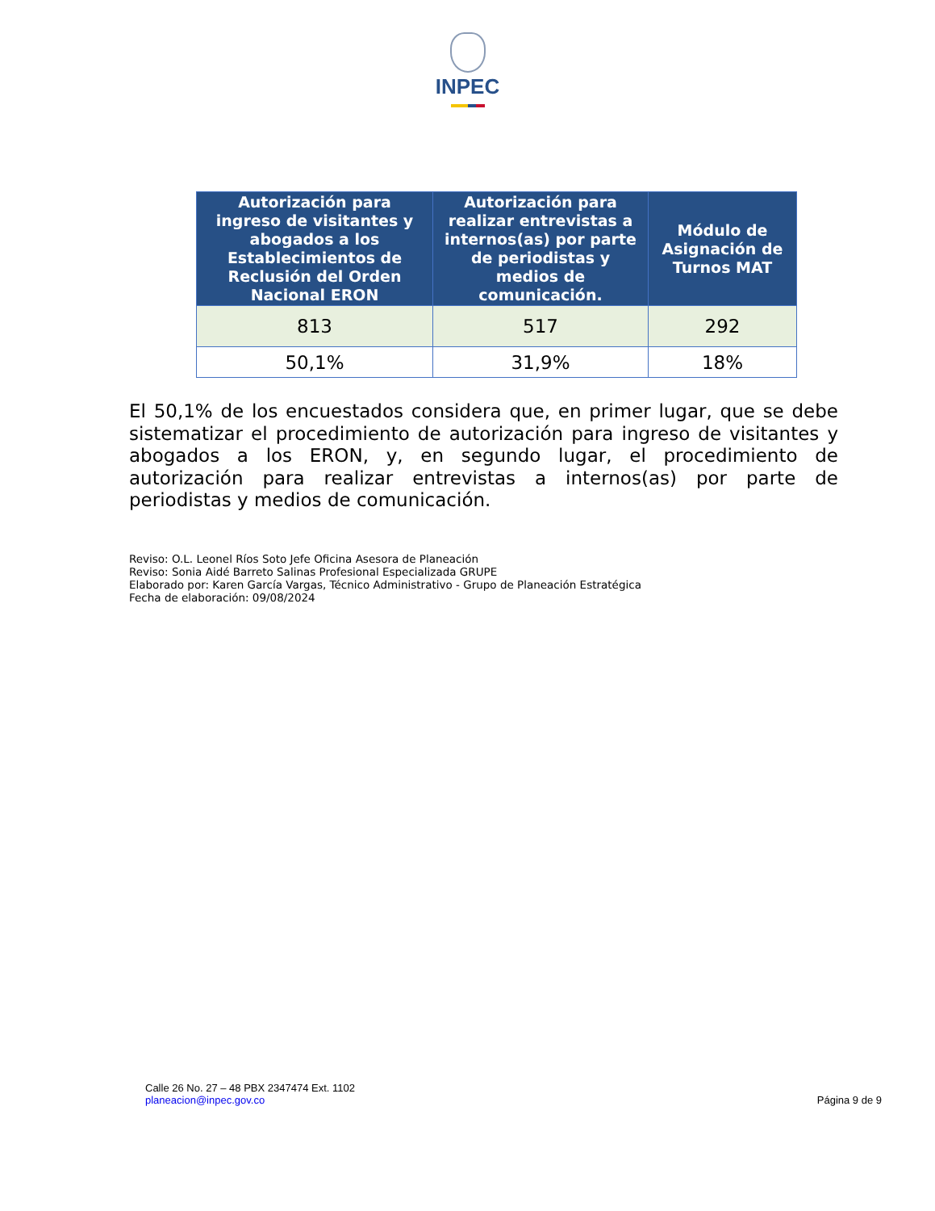INPEC
| Autorización para ingreso de visitantes y abogados a los Establecimientos de Reclusión del Orden Nacional ERON | Autorización para realizar entrevistas a internos(as) por parte de periodistas y medios de comunicación. | Módulo de Asignación de Turnos MAT |
| --- | --- | --- |
| 813 | 517 | 292 |
| 50,1% | 31,9% | 18% |
El 50,1% de los encuestados considera que, en primer lugar, que se debe sistematizar el procedimiento de autorización para ingreso de visitantes y abogados a los ERON, y, en segundo lugar, el procedimiento de autorización para realizar entrevistas a internos(as) por parte de periodistas y medios de comunicación.
Reviso: O.L. Leonel Ríos Soto Jefe Oficina Asesora de Planeación
Reviso: Sonia Aidé Barreto Salinas Profesional Especializada GRUPE
Elaborado por: Karen García Vargas, Técnico Administrativo - Grupo de Planeación Estratégica
Fecha de elaboración: 09/08/2024
Calle 26 No. 27 – 48 PBX 2347474 Ext. 1102
planeacion@inpec.gov.co
Página 9 de 9